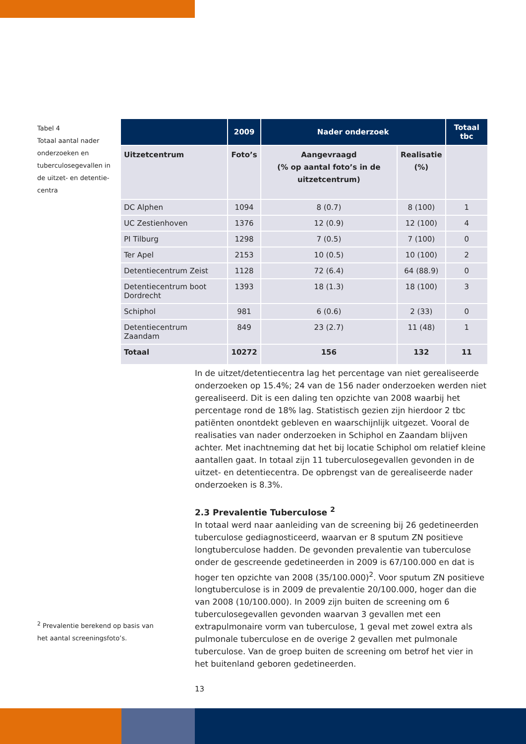Tabel 4
Totaal aantal nader onderzoeken en tuberculosegevallen in de uitzet- en detentie-centra
| | 2009 | Nader onderzoek | | Totaal tbc |
| --- | --- | --- | --- | --- |
| Uitzetcentrum | Foto’s | Aangevraagd (% op aantal foto’s in de uitzetcentrum) | Realisatie (%) | |
| DC Alphen | 1094 | 8 (0.7) | 8 (100) | 1 |
| UC Zestienhoven | 1376 | 12 (0.9) | 12 (100) | 4 |
| PI Tilburg | 1298 | 7 (0.5) | 7 (100) | 0 |
| Ter Apel | 2153 | 10 (0.5) | 10 (100) | 2 |
| Detentiecentrum Zeist | 1128 | 72 (6.4) | 64 (88.9) | 0 |
| Detentiecentrum boot Dordrecht | 1393 | 18 (1.3) | 18 (100) | 3 |
| Schiphol | 981 | 6 (0.6) | 2 (33) | 0 |
| Detentiecentrum Zaandam | 849 | 23 (2.7) | 11 (48) | 1 |
| Totaal | 10272 | 156 | 132 | 11 |
In de uitzet/detentiecentra lag het percentage van niet gerealiseerde onderzoeken op 15.4%; 24 van de 156 nader onderzoeken werden niet gerealiseerd. Dit is een daling ten opzichte van 2008 waarbij het percentage rond de 18% lag. Statistisch gezien zijn hierdoor 2 tbc patiënten onontdekt gebleven en waarschijnlijk uitgezet. Vooral de realisaties van nader onderzoeken in Schiphol en Zaandam blijven achter. Met inachtneming dat het bij locatie Schiphol om relatief kleine aantallen gaat. In totaal zijn 11 tuberculosegevallen gevonden in de uitzet- en detentiecentra. De opbrengst van de gerealiseerde nader onderzoeken is 8.3%.
2.3 Prevalentie Tuberculose <sup>2</sup>
In totaal werd naar aanleiding van de screening bij 26 gedetineerden tuberculose gediagnosticeerd, waarvan er 8 sputum ZN positieve longtuberculose hadden. De gevonden prevalentie van tuberculose onder de gescreende gedetineerden in 2009 is 67/100.000 en dat is hoger ten opzichte van 2008 (35/100.000)<sup>2</sup>. Voor sputum ZN positieve longtuberculose is in 2009 de prevalentie 20/100.000, hoger dan die van 2008 (10/100.000). In 2009 zijn buiten de screening om 6 tuberculosegevallen gevonden waarvan 3 gevallen met een extrapulmonaire vorm van tuberculose, 1 geval met zowel extra als pulmonale tuberculose en de overige 2 gevallen met pulmonale tuberculose. Van de groep buiten de screening om betrof het vier in het buitenland geboren gedetineerden.
<sup>2</sup> Prevalentie berekend op basis van het aantal screeningsfoto’s.
13